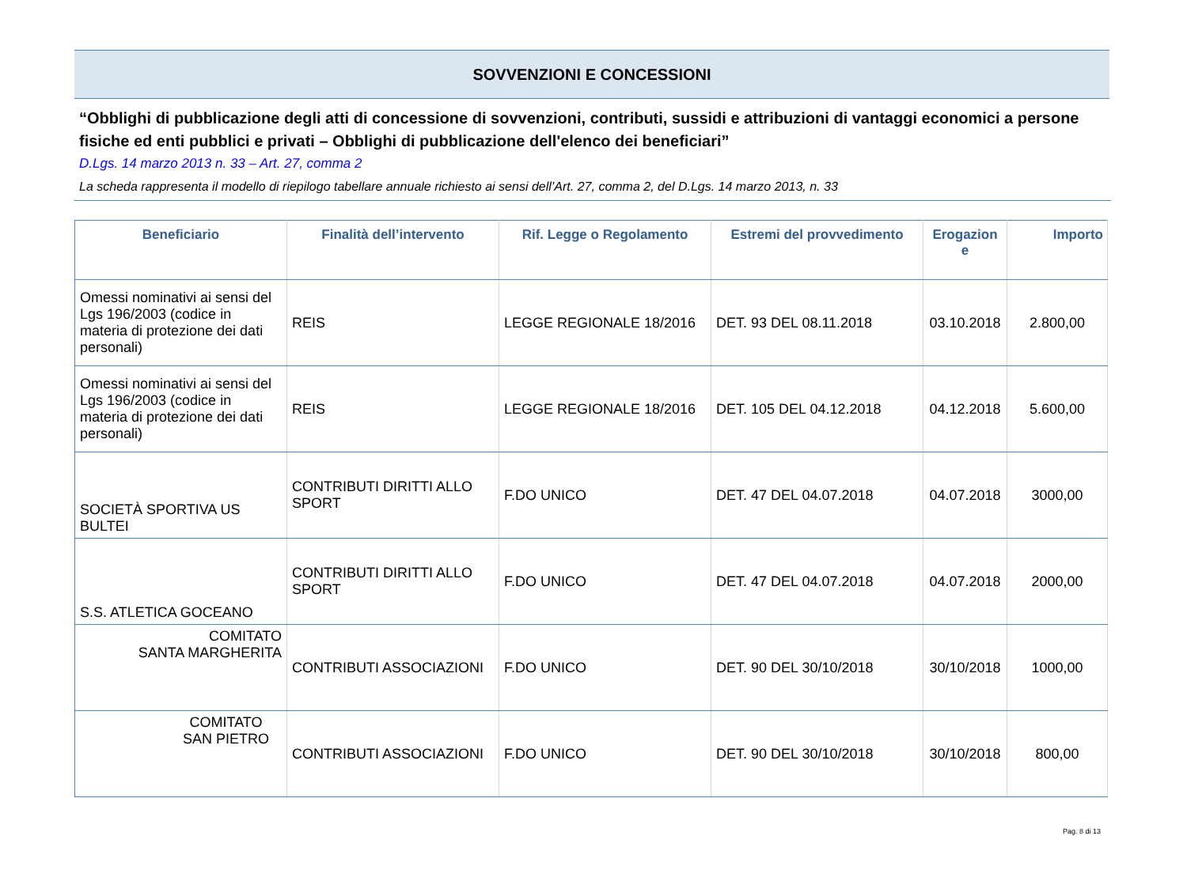SOVVENZIONI E CONCESSIONI
“Obblighi di pubblicazione degli atti di concessione di sovvenzioni, contributi, sussidi e attribuzioni di vantaggi economici a persone fisiche ed enti pubblici e privati – Obblighi di pubblicazione dell'elenco dei beneficiari”
D.Lgs. 14 marzo 2013 n. 33 – Art. 27, comma 2
La scheda rappresenta il modello di riepilogo tabellare annuale richiesto ai sensi dell’Art. 27, comma 2, del D.Lgs. 14 marzo 2013, n. 33
| Beneficiario | Finalità dell’intervento | Rif. Legge o Regolamento | Estremi del provvedimento | Erogazion e | Importo |
| --- | --- | --- | --- | --- | --- |
| Omessi nominativi ai sensi del Lgs 196/2003 (codice in materia di protezione dei dati personali) | REIS | LEGGE REGIONALE 18/2016 | DET. 93 DEL 08.11.2018 | 03.10.2018 | 2.800,00 |
| Omessi nominativi ai sensi del Lgs 196/2003 (codice in materia di protezione dei dati personali) | REIS | LEGGE REGIONALE 18/2016 | DET. 105 DEL 04.12.2018 | 04.12.2018 | 5.600,00 |
| SOCIETÀ SPORTIVA US BULTEI | CONTRIBUTI DIRITTI ALLO SPORT | F.DO UNICO | DET. 47 DEL 04.07.2018 | 04.07.2018 | 3000,00 |
| S.S. ATLETICA GOCEANO | CONTRIBUTI DIRITTI ALLO SPORT | F.DO UNICO | DET. 47 DEL 04.07.2018 | 04.07.2018 | 2000,00 |
| COMITATO SANTA MARGHERITA | CONTRIBUTI ASSOCIAZIONI | F.DO UNICO | DET. 90 DEL 30/10/2018 | 30/10/2018 | 1000,00 |
| COMITATO SAN PIETRO | CONTRIBUTI ASSOCIAZIONI | F.DO UNICO | DET. 90 DEL 30/10/2018 | 30/10/2018 | 800,00 |
Pag. 8 di 13